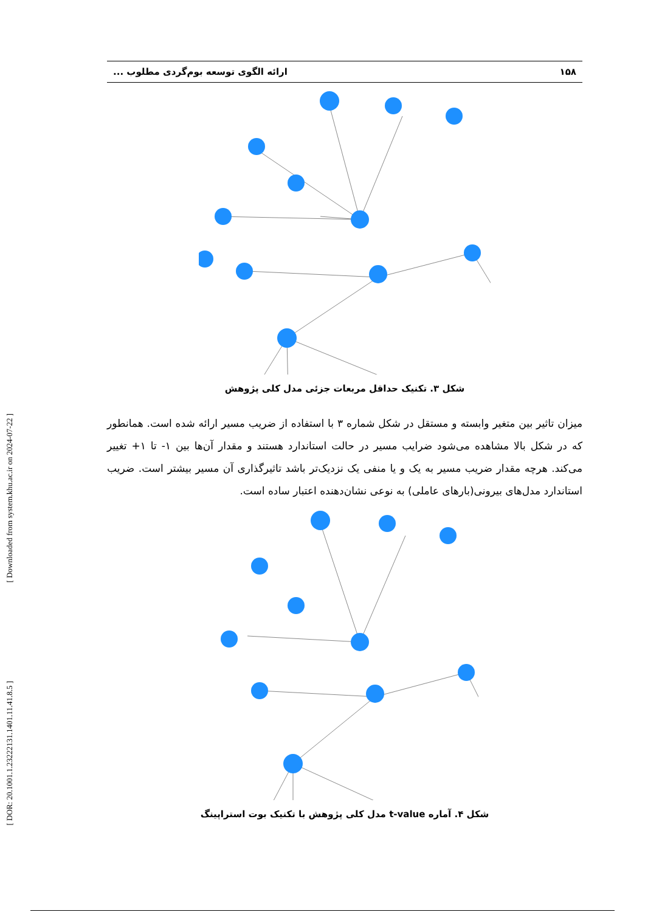[ Downloaded from system.khu.ac.ir on 2024-07-22 ]
[ DOR: 20.1001.1.23222131.1401.11.41.8.5 ]
۱۵۸ ارائه الگوی توسعه بوم‌گردی مطلوب ...
شکل ۳. تکنیک حداقل مربعات جزئی مدل کلی پژوهش
میزان تاثیر بین متغیر وابسته و مستقل در شکل شماره ۳ با استفاده از ضریب مسیر ارائه شده است. همانطور که در شکل بالا مشاهده می‌شود ضرایب مسیر در حالت استاندارد هستند و مقدار آن‌ها بین ۱- تا ۱+ تغییر می‌کند. هرچه مقدار ضریب مسیر به یک و یا منفی یک نزدیک‌تر باشد تاثیرگذاری آن مسیر بیشتر است. ضریب استاندارد مدل‌های بیرونی(بارهای عاملی) به نوعی نشان‌دهنده اعتبار ساده است.
شکل ۴. آماره t-value مدل کلی پژوهش با تکنیک بوت استراپینگ